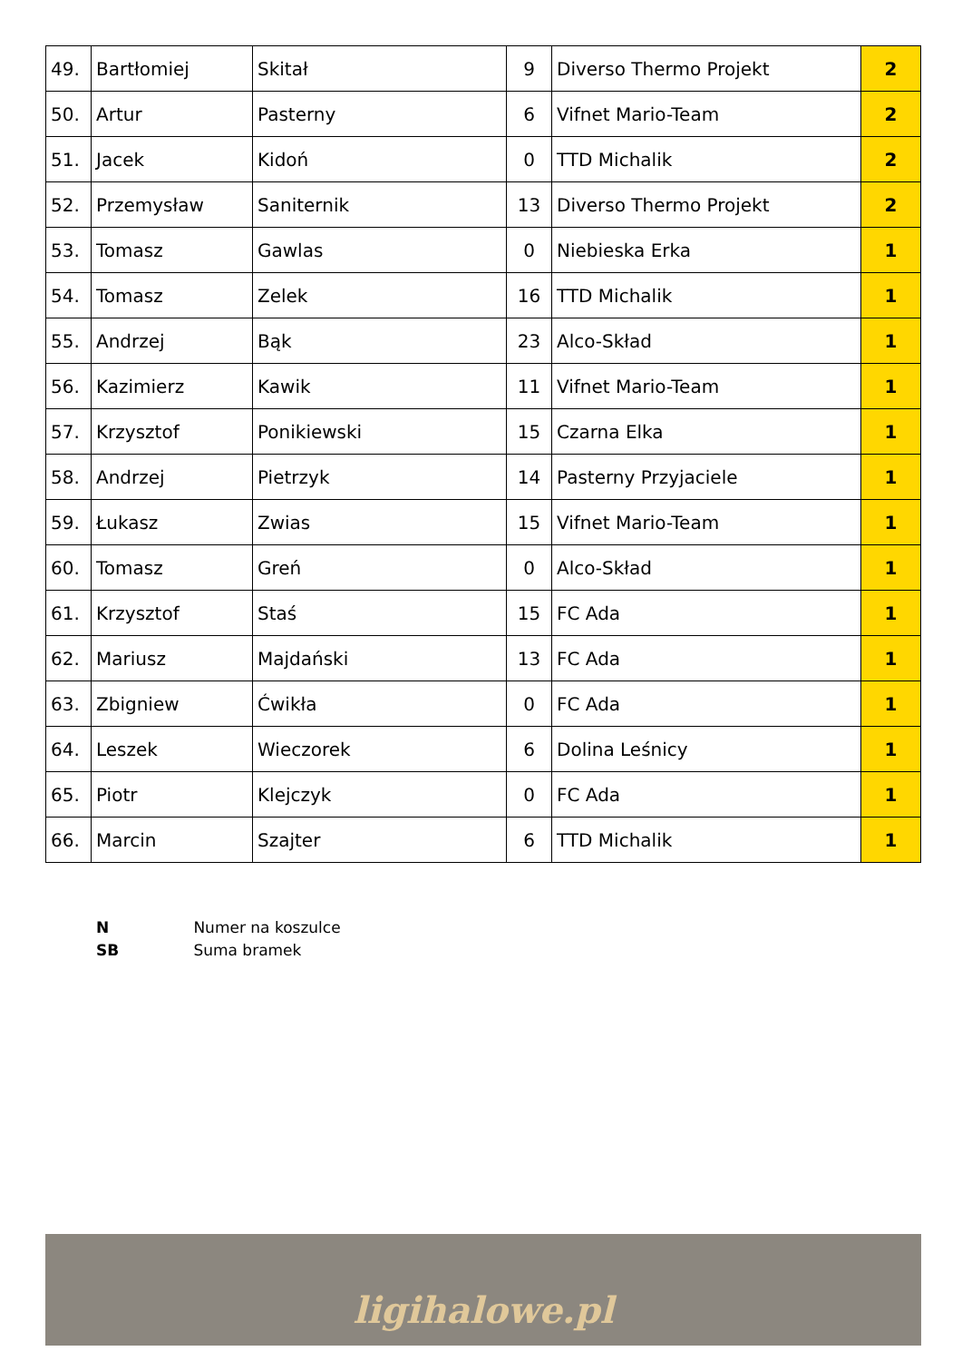| 49. | Bartłomiej | Skitał | 9 | Diverso Thermo Projekt | 2 |
| 50. | Artur | Pasterny | 6 | Vifnet Mario-Team | 2 |
| 51. | Jacek | Kidoń | 0 | TTD Michalik | 2 |
| 52. | Przemysław | Saniternik | 13 | Diverso Thermo Projekt | 2 |
| 53. | Tomasz | Gawlas | 0 | Niebieska Erka | 1 |
| 54. | Tomasz | Zelek | 16 | TTD Michalik | 1 |
| 55. | Andrzej | Bąk | 23 | Alco-Skład | 1 |
| 56. | Kazimierz | Kawik | 11 | Vifnet Mario-Team | 1 |
| 57. | Krzysztof | Ponikiewski | 15 | Czarna Elka | 1 |
| 58. | Andrzej | Pietrzyk | 14 | Pasterny Przyjaciele | 1 |
| 59. | Łukasz | Zwias | 15 | Vifnet Mario-Team | 1 |
| 60. | Tomasz | Greń | 0 | Alco-Skład | 1 |
| 61. | Krzysztof | Staś | 15 | FC Ada | 1 |
| 62. | Mariusz | Majdański | 13 | FC Ada | 1 |
| 63. | Zbigniew | Ćwikła | 0 | FC Ada | 1 |
| 64. | Leszek | Wieczorek | 6 | Dolina Leśnicy | 1 |
| 65. | Piotr | Klejczyk | 0 | FC Ada | 1 |
| 66. | Marcin | Szajter | 6 | TTD Michalik | 1 |
N Numer na koszulce
SB Suma bramek
ligihalowe.pl